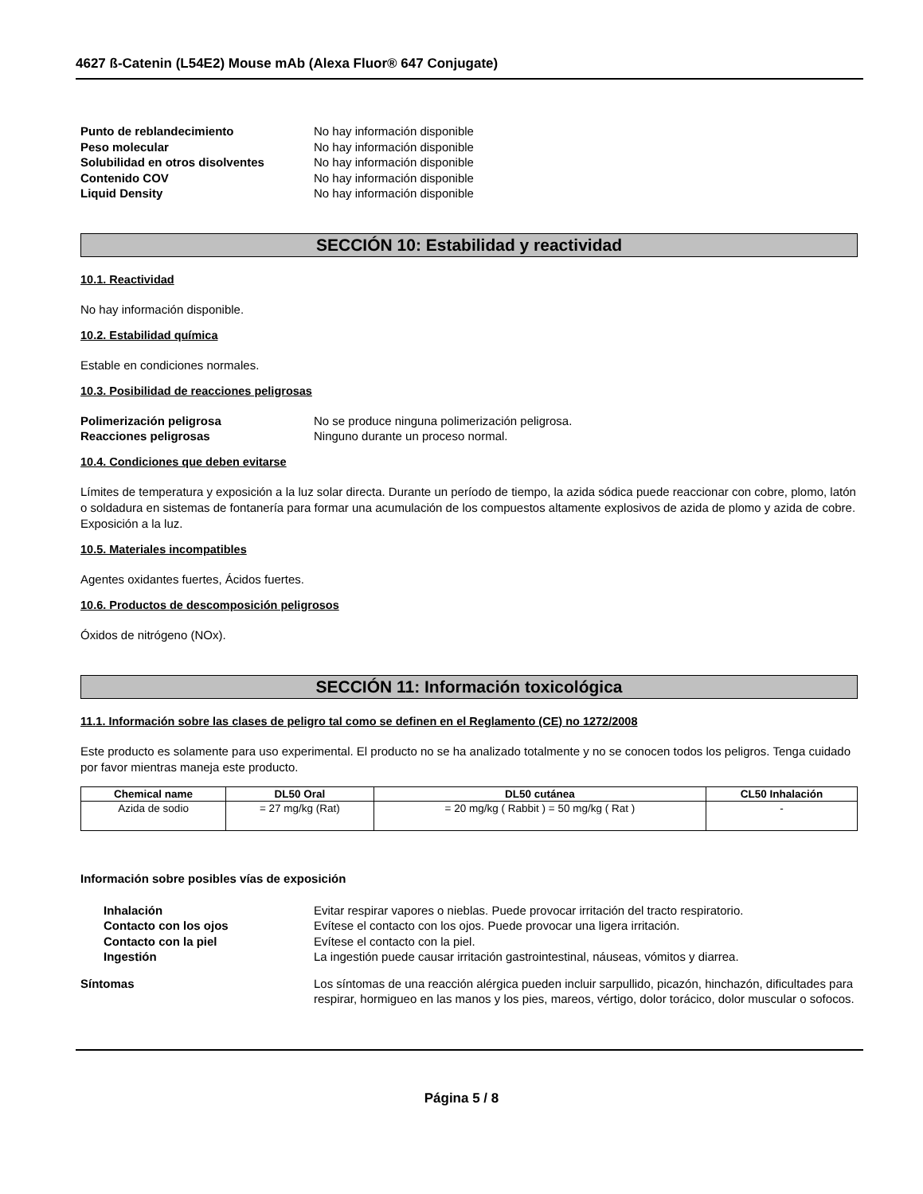4627 ß-Catenin (L54E2) Mouse mAb (Alexa Fluor® 647 Conjugate)
Punto de reblandecimiento No hay información disponible
Peso molecular No hay información disponible
Solubilidad en otros disolventes No hay información disponible
Contenido COV No hay información disponible
Liquid Density No hay información disponible
SECCIÓN 10: Estabilidad y reactividad
10.1. Reactividad
No hay información disponible.
10.2. Estabilidad química
Estable en condiciones normales.
10.3. Posibilidad de reacciones peligrosas
Polimerización peligrosa No se produce ninguna polimerización peligrosa.
Reacciones peligrosas Ninguno durante un proceso normal.
10.4. Condiciones que deben evitarse
Límites de temperatura y exposición a la luz solar directa. Durante un período de tiempo, la azida sódica puede reaccionar con cobre, plomo, latón o soldadura en sistemas de fontanería para formar una acumulación de los compuestos altamente explosivos de azida de plomo y azida de cobre. Exposición a la luz.
10.5. Materiales incompatibles
Agentes oxidantes fuertes, Ácidos fuertes.
10.6. Productos de descomposición peligrosos
Óxidos de nitrógeno (NOx).
SECCIÓN 11: Información toxicológica
11.1. Información sobre las clases de peligro tal como se definen en el Reglamento (CE) no 1272/2008
Este producto es solamente para uso experimental. El producto no se ha analizado totalmente y no se conocen todos los peligros. Tenga cuidado por favor mientras maneja este producto.
| Chemical name | DL50 Oral | DL50 cutánea | CL50 Inhalación |
| --- | --- | --- | --- |
| Azida de sodio | = 27 mg/kg (Rat) | = 20 mg/kg ( Rabbit ) = 50 mg/kg ( Rat ) | - |
Información sobre posibles vías de exposición
Inhalación Evitar respirar vapores o nieblas. Puede provocar irritación del tracto respiratorio.
Contacto con los ojos Evítese el contacto con los ojos. Puede provocar una ligera irritación.
Contacto con la piel Evítese el contacto con la piel.
Ingestión La ingestión puede causar irritación gastrointestinal, náuseas, vómitos y diarrea.
Síntomas Los síntomas de una reacción alérgica pueden incluir sarpullido, picazón, hinchazón, dificultades para respirar, hormigueo en las manos y los pies, mareos, vértigo, dolor torácico, dolor muscular o sofocos.
Página 5 / 8